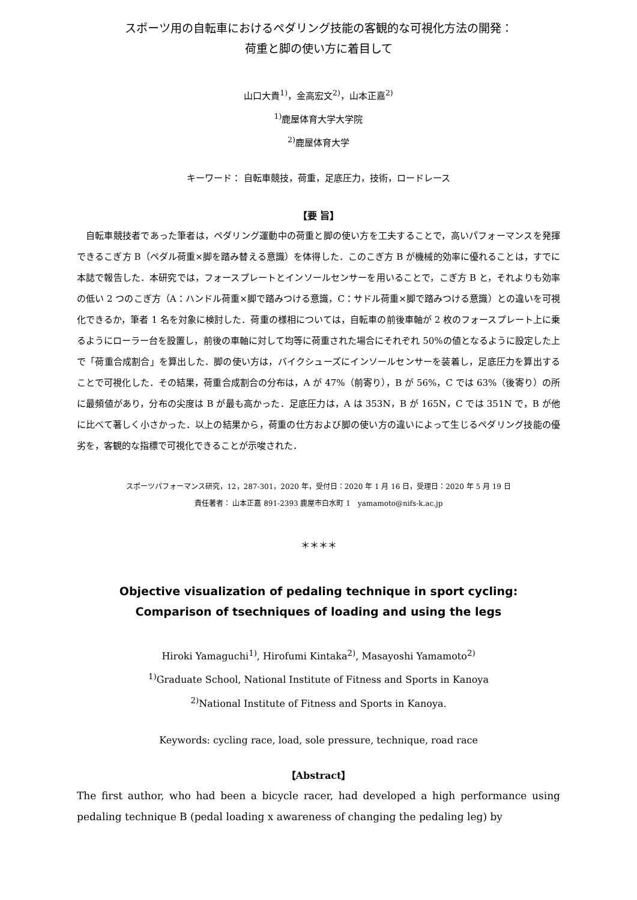スポーツ用の自転車におけるペダリング技能の客観的な可視化方法の開発：
荷重と脚の使い方に着目して
山口大貴<sup>1)</sup>，金高宏文<sup>2)</sup>，山本正嘉<sup>2)</sup>
<sup>1)</sup> 鹿屋体育大学大学院
<sup>2)</sup> 鹿屋体育大学
キーワード： 自転車競技，荷重，足底圧力，技術，ロードレース
【要 旨】
自転車競技者であった筆者は，ペダリング運動中の荷重と脚の使い方を工夫することで，高いパフォーマンスを発揮できるこぎ方 B（ペダル荷重×脚を踏み替える意識）を体得した．このこぎ方 B が機械的効率に優れることは，すでに本誌で報告した．本研究では，フォースプレートとインソールセンサーを用いることで，こぎ方 B と，それよりも効率の低い 2 つのこぎ方（A：ハンドル荷重×脚で踏みつける意識，C：サドル荷重×脚で踏みつける意識）との違いを可視化できるか，筆者 1 名を対象に検討した．荷重の様相については，自転車の前後車軸が 2 枚のフォースプレート上に乗るようにローラー台を設置し，前後の車軸に対して均等に荷重された場合にそれぞれ 50%の値となるように設定した上で「荷重合成割合」を算出した．脚の使い方は，バイクシューズにインソールセンサーを装着し，足底圧力を算出することで可視化した．その結果，荷重合成割合の分布は，A が 47%（前寄り），B が 56%，C では 63%（後寄り）の所に最頻値があり，分布の尖度は B が最も高かった．足底圧力は，A は 353N，B が 165N，C では 351N で，B が他に比べて著しく小さかった．以上の結果から，荷重の仕方および脚の使い方の違いによって生じるペダリング技能の優劣を，客観的な指標で可視化できることが示唆された．
スポーツパフォーマンス研究，12，287-301，2020 年，受付日：2020 年 1 月 16 日，受理日：2020 年 5 月 19 日
責任著者： 山本正嘉 891-2393 鹿屋市白水町 1　yamamoto@nifs-k.ac.jp
＊＊＊＊
Objective visualization of pedaling technique in sport cycling:
Comparison of tsechniques of loading and using the legs
Hiroki Yamaguchi<sup>1)</sup>, Hirofumi Kintaka<sup>2)</sup>, Masayoshi Yamamoto<sup>2)</sup>
<sup>1)</sup> Graduate School, National Institute of Fitness and Sports in Kanoya
<sup>2)</sup> National Institute of Fitness and Sports in Kanoya.
Keywords: cycling race, load, sole pressure, technique, road race
【Abstract】
The first author, who had been a bicycle racer, had developed a high performance using pedaling technique B (pedal loading x awareness of changing the pedaling leg) by